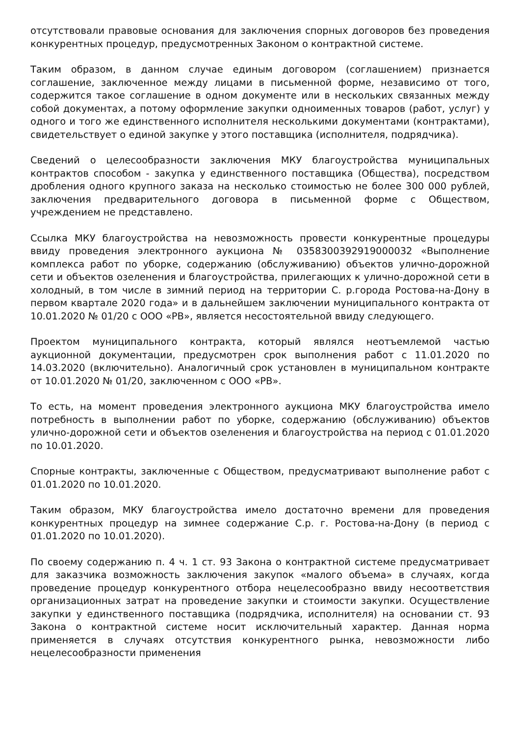отсутствовали правовые основания для заключения спорных договоров без проведения конкурентных процедур, предусмотренных Законом о контрактной системе.
Таким образом, в данном случае единым договором (соглашением) признается соглашение, заключенное между лицами в письменной форме, независимо от того, содержится такое соглашение в одном документе или в нескольких связанных между собой документах, а потому оформление закупки одноименных товаров (работ, услуг) у одного и того же единственного исполнителя несколькими документами (контрактами), свидетельствует о единой закупке у этого поставщика (исполнителя, подрядчика).
Сведений о целесообразности заключения МКУ благоустройства муниципальных контрактов способом - закупка у единственного поставщика (Общества), посредством дробления одного крупного заказа на несколько стоимостью не более 300 000 рублей, заключения предварительного договора в письменной форме с Обществом, учреждением не представлено.
Ссылка МКУ благоустройства на невозможность провести конкурентные процедуры ввиду проведения электронного аукциона № 0358300392919000032 «Выполнение комплекса работ по уборке, содержанию (обслуживанию) объектов улично-дорожной сети и объектов озеленения и благоустройства, прилегающих к улично-дорожной сети в холодный, в том числе в зимний период на территории С. р.города Ростова-на-Дону в первом квартале 2020 года» и в дальнейшем заключении муниципального контракта от 10.01.2020 № 01/20 с ООО «РВ», является несостоятельной ввиду следующего.
Проектом муниципального контракта, который являлся неотъемлемой частью аукционной документации, предусмотрен срок выполнения работ с 11.01.2020 по 14.03.2020 (включительно). Аналогичный срок установлен в муниципальном контракте от 10.01.2020 № 01/20, заключенном с ООО «РВ».
То есть, на момент проведения электронного аукциона МКУ благоустройства имело потребность в выполнении работ по уборке, содержанию (обслуживанию) объектов улично-дорожной сети и объектов озеленения и благоустройства на период с 01.01.2020 по 10.01.2020.
Спорные контракты, заключенные с Обществом, предусматривают выполнение работ с 01.01.2020 по 10.01.2020.
Таким образом, МКУ благоустройства имело достаточно времени для проведения конкурентных процедур на зимнее содержание С.р. г. Ростова-на-Дону (в период с 01.01.2020 по 10.01.2020).
По своему содержанию п. 4 ч. 1 ст. 93 Закона о контрактной системе предусматривает для заказчика возможность заключения закупок «малого объема» в случаях, когда проведение процедур конкурентного отбора нецелесообразно ввиду несоответствия организационных затрат на проведение закупки и стоимости закупки. Осуществление закупки у единственного поставщика (подрядчика, исполнителя) на основании ст. 93 Закона о контрактной системе носит исключительный характер. Данная норма применяется в случаях отсутствия конкурентного рынка, невозможности либо нецелесообразности применения